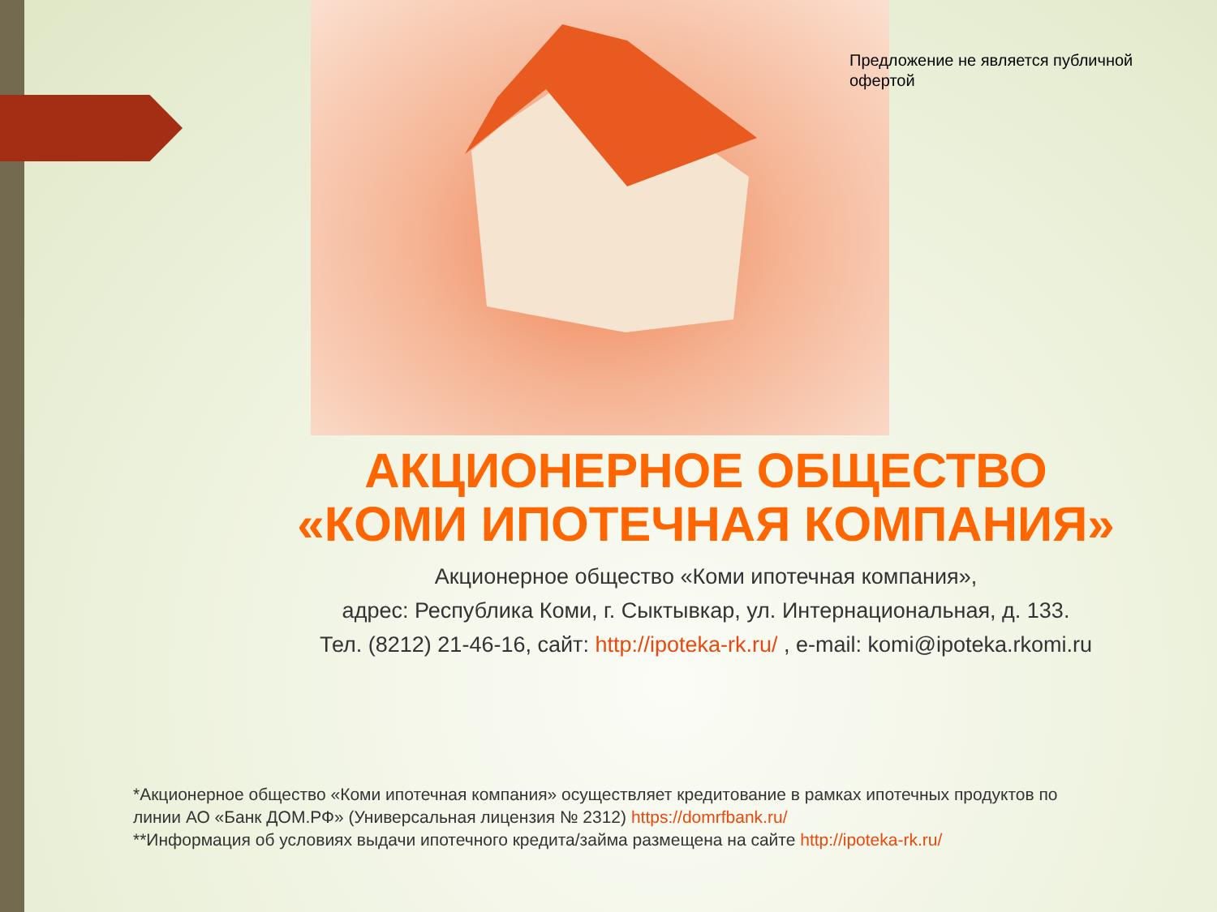Предложение не является публичной офертой
АКЦИОНЕРНОЕ ОБЩЕСТВО
«КОМИ ИПОТЕЧНАЯ КОМПАНИЯ»
Акционерное общество «Коми ипотечная компания»,
адрес: Республика Коми, г. Сыктывкар, ул. Интернациональная, д. 133.
Тел. (8212) 21-46-16, сайт: http://ipoteka-rk.ru/ , e-mail: komi@ipoteka.rkomi.ru
*Акционерное общество «Коми ипотечная компания» осуществляет кредитование в рамках ипотечных продуктов по линии АО «Банк ДОМ.РФ» (Универсальная лицензия № 2312) https://domrfbank.ru/
**Информация об условиях выдачи ипотечного кредита/займа размещена на сайте http://ipoteka-rk.ru/